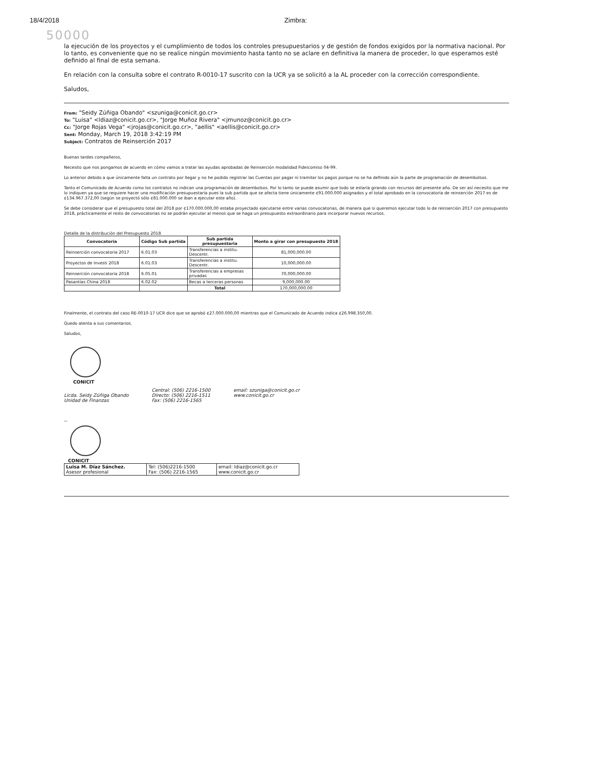18/4/2018 Zimbra:
50000
la ejecución de los proyectos y el cumplimiento de todos los controles presupuestarios y de gestión de fondos exigidos por la normativa nacional. Por lo tanto, es conveniente que no se realice ningún movimiento hasta tanto no se aclare en definitiva la manera de proceder, lo que esperamos esté definido al final de esta semana.
En relación con la consulta sobre el contrato R-0010-17 suscrito con la UCR ya se solicitó a la AL proceder con la corrección correspondiente.
Saludos,
From: "Seidy Zúñiga Obando" <szuniga@conicit.go.cr>
To: "Luisa" <ldiaz@conicit.go.cr>, "Jorge Muñoz Rivera" <jmunoz@conicit.go.cr>
Cc: "Jorge Rojas Vega" <jrojas@conicit.go.cr>, "aellis" <aellis@conicit.go.cr>
Sent: Monday, March 19, 2018 3:42:19 PM
Subject: Contratos de Reinserción 2017
Buenas tardes compañeros,
Necesito que nos pongamos de acuerdo en cómo vamos a tratar las ayudas aprobadas de Reinserción modalidad Fideicomiso 04-99.
Lo anterior debido a que únicamente falta un contrato por llegar y no he podido registrar las Cuentas por pagar ni tramitar los pagos porque no se ha definido aún la parte de programación de desembolsos.
Tanto el Comunicado de Acuerdo como los contratos no indican una programación de desembolsos. Por lo tanto se puede asumir que todo se estaría girando con recursos del presente año. De ser así necesito que me lo indiquen ya que se requiere hacer una modificación presupuestaria pues la sub partida que se afecta tiene únicamente ¢91.000.000 asignados y el total aprobado en la convocatoria de reinserción 2017 es de ¢134.967.372,00 (según se proyectó sólo ¢81.000.000 se iban a ejecutar este año).
Se debe considerar que el presupuesto total del 2018 por ¢170.000.000,00 estaba proyectado ejecutarse entre varias convocatorias, de manera que si queremos ejecutar todo lo de reinserción 2017 con presupuesto 2018, prácticamente el resto de convocatorias no se podrán ejecutar al menos que se haga un presupuesto extraordinario para incorporar nuevos recursos.
Detalle de la distribución del Presupuesto 2018
| Convocatoria | Código Sub partida | Sub partida presupuestaria | Monto a girar con presupuesto 2018 |
| --- | --- | --- | --- |
| Reinserción convocatoria 2017 | 6.01.03 | Transferencias a institu. Descentr. | 81,000,000.00 |
| Proyectos de Investi 2018 | 6.01.03 | Transferencias a institu. Descentr. | 10,000,000.00 |
| Reinserción convocatoria 2018 | 6.05.01 | Transferencias a empresas privadas | 70,000,000.00 |
| Pasantías China 2018 | 6.02.02 | Becas a terceras personas | 9,000,000.00 |
| | | Total | 170,000,000.00 |
Finalmente, el contrato del caso RE-0010-17 UCR dice que se aprobó ¢27.000.000,00 mientras que el Comunicado de Acuerdo indica ¢26.998.350,00.
Quedo atenta a sus comentarios.
Saludos,
CONICIT
Licda. Seidy Zúñiga Obando
Unidad de Finanzas
Central: (506) 2216-1500
Directo: (506) 2216-1511
Fax: (506) 2216-1565
email: szuniga@conicit.go.cr
www.conicit.go.cr
--
CONICIT
| Luisa M. Díaz Sánchez. Asesor profesional | Tel: (506)2216-1500 Fax: (506) 2216-1565 | email: ldiaz@conicit.go.cr www.conicit.go.cr |